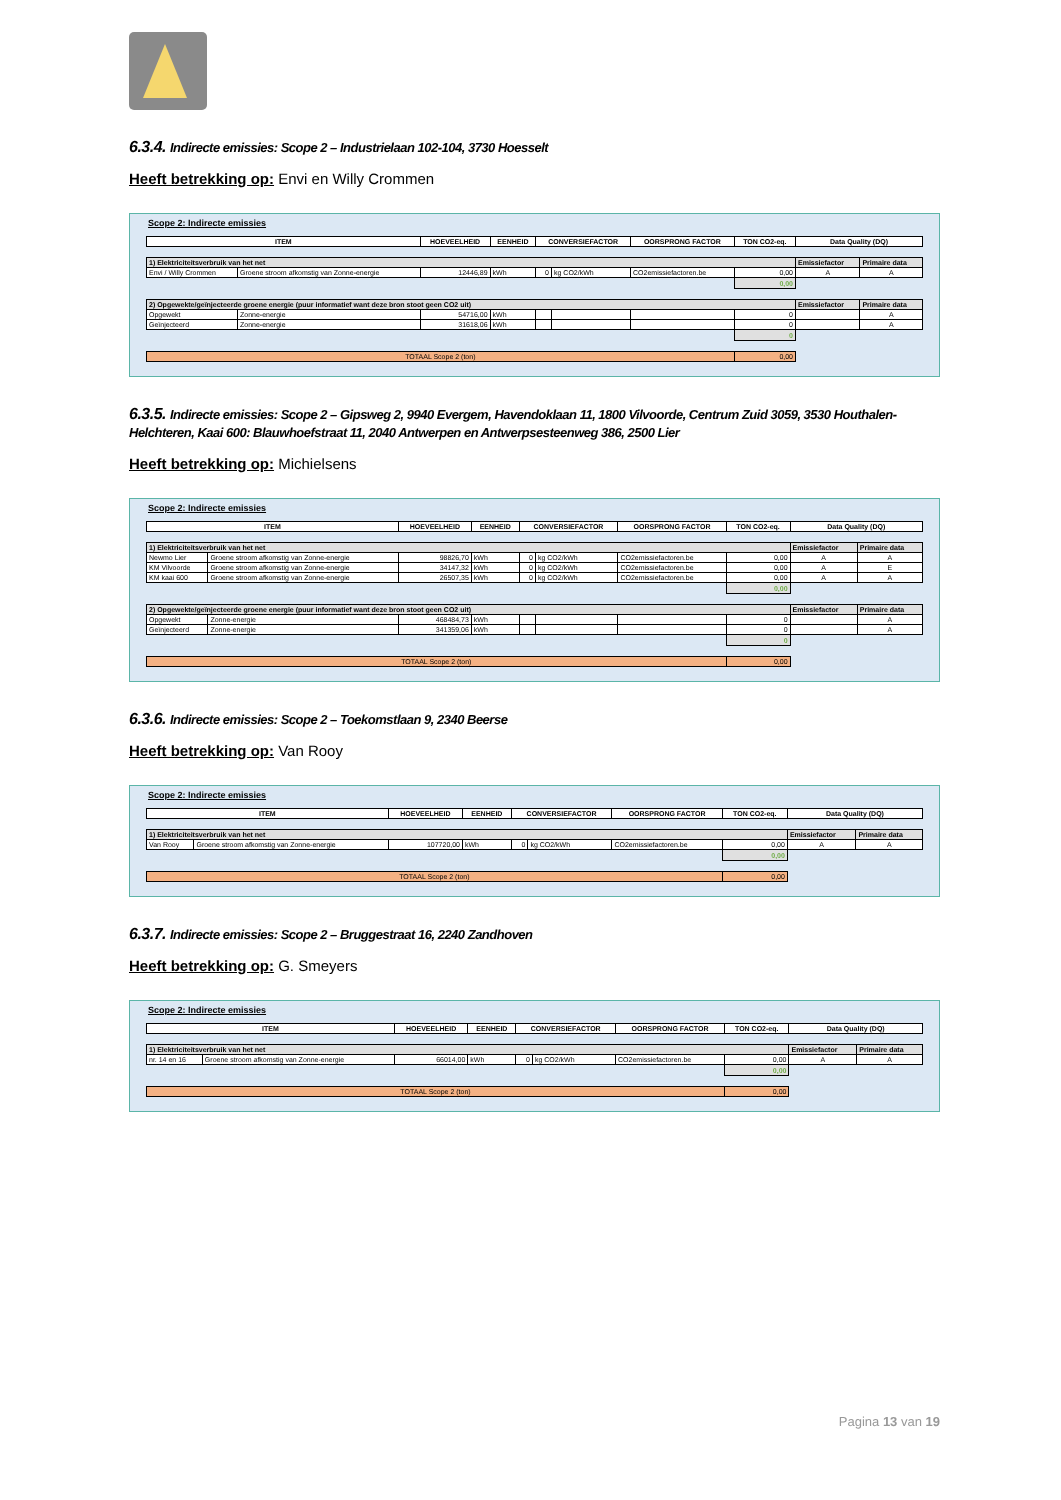6.3.4. Indirecte emissies: Scope 2 – Industrielaan 102-104, 3730 Hoesselt
Heeft betrekking op: Envi en Willy Crommen
Scope 2: Indirecte emissies
| ITEM | | HOEVEELHEID | EENHEID | CONVERSIEFACTOR | | OORSPRONG FACTOR | TON CO2-eq. | Data Quality (DQ) | |
| --- | --- | --- | --- | --- | --- | --- | --- | --- | --- |
| 1) Elektriciteitsverbruik van het net | | | | | | | | Emissiefactor | Primaire data |
| Envi / Willy Crommen | Groene stroom afkomstig van Zonne-energie | 12446,89 | kWh | 0 | kg CO2/kWh | CO2emissiefactoren.be | 0,00 | A | A |
| | | | | | | | 0,00 | | |
| 2) Opgewekte/geïnjecteerde groene energie (puur informatief want deze bron stoot geen CO2 uit) | | | | | | | | Emissiefactor | Primaire data |
| Opgewekt | Zonne-energie | 54716,00 | kWh | | | | 0 | | A |
| Geïnjecteerd | Zonne-energie | 31618,06 | kWh | | | | 0 | | A |
| | | | | | | | 0 | | |
| TOTAAL Scope 2 (ton) | | | | | | | 0,00 | | |
6.3.5. Indirecte emissies: Scope 2 – Gipsweg 2, 9940 Evergem, Havendoklaan 11, 1800 Vilvoorde, Centrum Zuid 3059, 3530 Houthalen-Helchteren, Kaai 600: Blauwhoefstraat 11, 2040 Antwerpen en Antwerpsesteenweg 386, 2500 Lier
Heeft betrekking op: Michielsens
Scope 2: Indirecte emissies
| ITEM | | HOEVEELHEID | EENHEID | CONVERSIEFACTOR | | OORSPRONG FACTOR | TON CO2-eq. | Data Quality (DQ) | |
| --- | --- | --- | --- | --- | --- | --- | --- | --- | --- |
| 1) Elektriciteitsverbruik van het net | | | | | | | | Emissiefactor | Primaire data |
| Newmo Lier | Groene stroom afkomstig van Zonne-energie | 98826,70 | kWh | 0 | kg CO2/kWh | CO2emissiefactoren.be | 0,00 | A | A |
| KM Vilvoorde | Groene stroom afkomstig van Zonne-energie | 34147,32 | kWh | 0 | kg CO2/kWh | CO2emissiefactoren.be | 0,00 | A | E |
| KM kaai 600 | Groene stroom afkomstig van Zonne-energie | 26507,35 | kWh | 0 | kg CO2/kWh | CO2emissiefactoren.be | 0,00 | A | A |
| | | | | | | | 0,00 | | |
| 2) Opgewekte/geïnjecteerde groene energie (puur informatief want deze bron stoot geen CO2 uit) | | | | | | | | Emissiefactor | Primaire data |
| Opgewekt | Zonne-energie | 468484,73 | kWh | | | | 0 | | A |
| Geïnjecteerd | Zonne-energie | 341359,06 | kWh | | | | 0 | | A |
| | | | | | | | 0 | | |
| TOTAAL Scope 2 (ton) | | | | | | | 0,00 | | |
6.3.6. Indirecte emissies: Scope 2 – Toekomstlaan 9, 2340 Beerse
Heeft betrekking op: Van Rooy
Scope 2: Indirecte emissies
| ITEM | | HOEVEELHEID | EENHEID | CONVERSIEFACTOR | | OORSPRONG FACTOR | TON CO2-eq. | Data Quality (DQ) | |
| --- | --- | --- | --- | --- | --- | --- | --- | --- | --- |
| 1) Elektriciteitsverbruik van het net | | | | | | | | Emissiefactor | Primaire data |
| Van Rooy | Groene stroom afkomstig van Zonne-energie | 107720,00 | kWh | 0 | kg CO2/kWh | CO2emissiefactoren.be | 0,00 | A | A |
| | | | | | | | 0,00 | | |
| TOTAAL Scope 2 (ton) | | | | | | | 0,00 | | |
6.3.7. Indirecte emissies: Scope 2 – Bruggestraat 16, 2240 Zandhoven
Heeft betrekking op: G. Smeyers
Scope 2: Indirecte emissies
| ITEM | | HOEVEELHEID | EENHEID | CONVERSIEFACTOR | | OORSPRONG FACTOR | TON CO2-eq. | Data Quality (DQ) | |
| --- | --- | --- | --- | --- | --- | --- | --- | --- | --- |
| 1) Elektriciteitsverbruik van het net | | | | | | | | Emissiefactor | Primaire data |
| nr. 14 en 16 | Groene stroom afkomstig van Zonne-energie | 66014,00 | kWh | 0 | kg CO2/kWh | CO2emissiefactoren.be | 0,00 | A | A |
| | | | | | | | 0,00 | | |
| TOTAAL Scope 2 (ton) | | | | | | | 0,00 | | |
Pagina 13 van 19